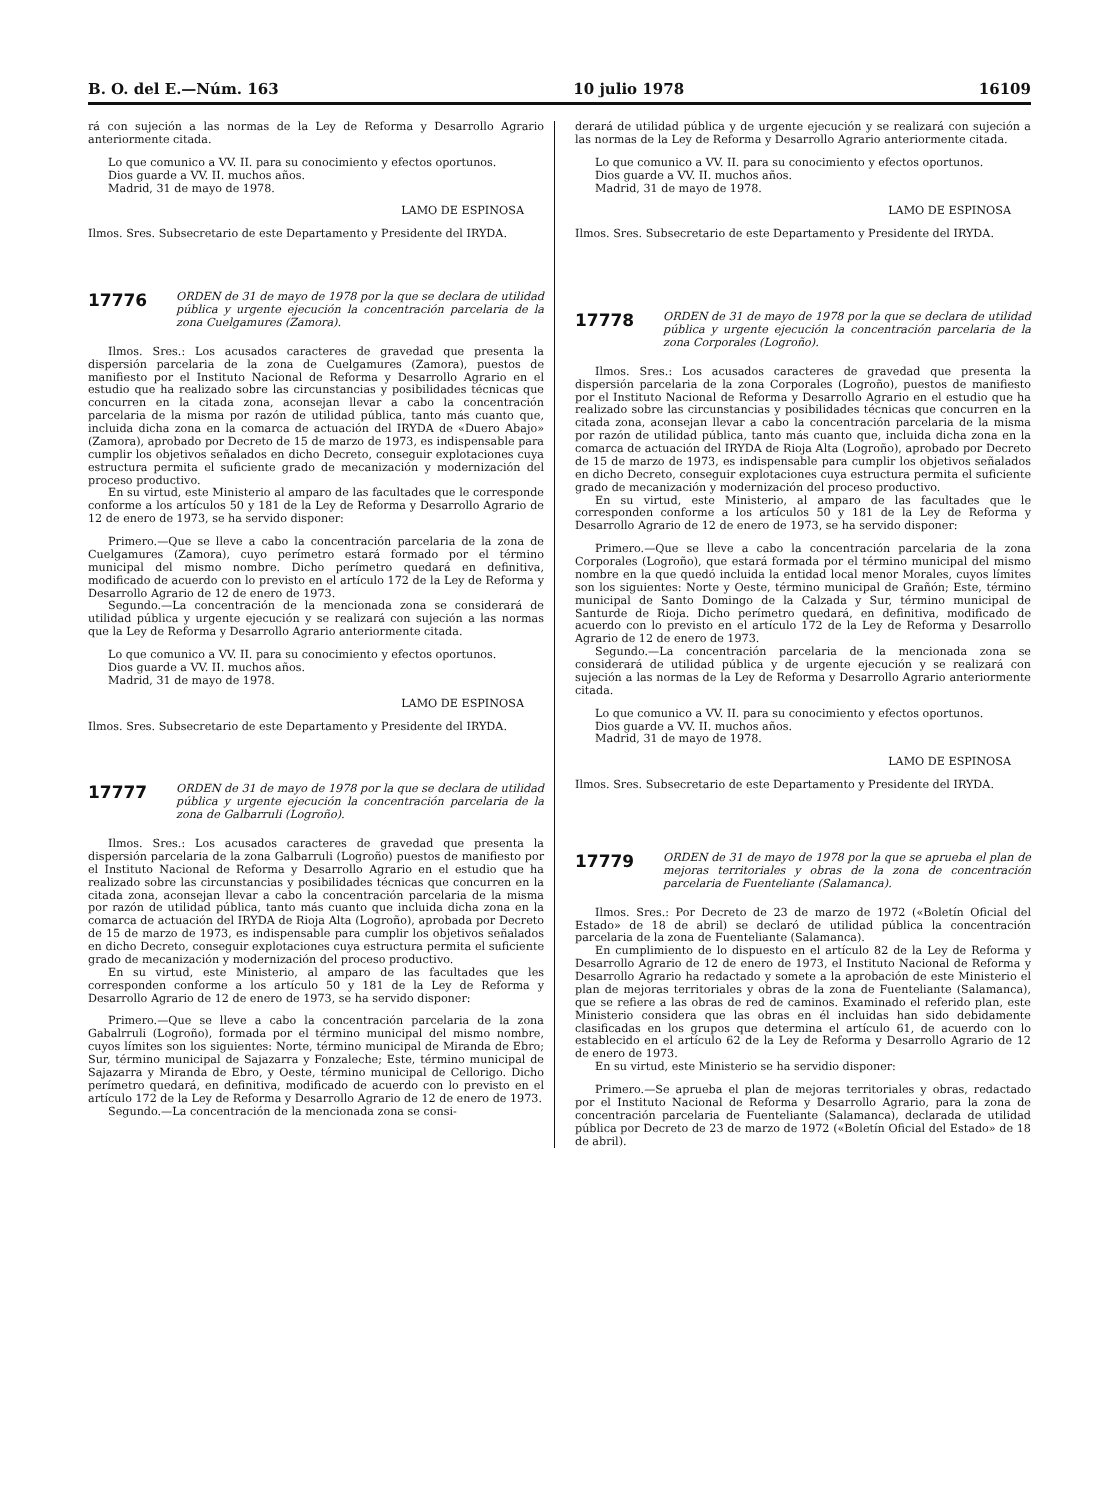B. O. del E.—Núm. 163 10 julio 1978 16109
rá con sujeción a las normas de la Ley de Reforma y Desarrollo Agrario anteriormente citada.
Lo que comunico a VV. II. para su conocimiento y efectos oportunos.
Dios guarde a VV. II. muchos años.
Madrid, 31 de mayo de 1978.
LAMO DE ESPINOSA
Ilmos. Sres. Subsecretario de este Departamento y Presidente del IRYDA.
17776
ORDEN de 31 de mayo de 1978 por la que se declara de utilidad pública y urgente ejecución la concentración parcelaria de la zona Cuelgamures (Zamora).
Ilmos. Sres.: Los acusados caracteres de gravedad que presenta la dispersión parcelaria de la zona de Cuelgamures (Zamora), puestos de manifiesto por el Instituto Nacional de Reforma y Desarrollo Agrario en el estudio que ha realizado sobre las circunstancias y posibilidades técnicas que concurren en la citada zona, aconsejan llevar a cabo la concentración parcelaria de la misma por razón de utilidad pública, tanto más cuanto que, incluida dicha zona en la comarca de actuación del IRYDA de «Duero Abajo» (Zamora), aprobado por Decreto de 15 de marzo de 1973, es indispensable para cumplir los objetivos señalados en dicho Decreto, conseguir explotaciones cuya estructura permita el suficiente grado de mecanización y modernización del proceso productivo.
En su virtud, este Ministerio al amparo de las facultades que le corresponde conforme a los artículos 50 y 181 de la Ley de Reforma y Desarrollo Agrario de 12 de enero de 1973, se ha servido disponer:
Primero.—Que se lleve a cabo la concentración parcelaria de la zona de Cuelgamures (Zamora), cuyo perímetro estará formado por el término municipal del mismo nombre. Dicho perímetro quedará en definitiva, modificado de acuerdo con lo previsto en el artículo 172 de la Ley de Reforma y Desarrollo Agrario de 12 de enero de 1973.
Segundo.—La concentración de la mencionada zona se considerará de utilidad pública y urgente ejecución y se realizará con sujeción a las normas que la Ley de Reforma y Desarrollo Agrario anteriormente citada.
Lo que comunico a VV. II. para su conocimiento y efectos oportunos.
Dios guarde a VV. II. muchos años.
Madrid, 31 de mayo de 1978.
LAMO DE ESPINOSA
Ilmos. Sres. Subsecretario de este Departamento y Presidente del IRYDA.
17777
ORDEN de 31 de mayo de 1978 por la que se declara de utilidad pública y urgente ejecución la concentración parcelaria de la zona de Galbarruli (Logroño).
Ilmos. Sres.: Los acusados caracteres de gravedad que presenta la dispersión parcelaria de la zona Galbarruli (Logroño) puestos de manifiesto por el Instituto Nacional de Reforma y Desarrollo Agrario en el estudio que ha realizado sobre las circunstancias y posibilidades técnicas que concurren en la citada zona, aconsejan llevar a cabo la concentración parcelaria de la misma por razón de utilidad pública, tanto más cuanto que incluida dicha zona en la comarca de actuación del IRYDA de Rioja Alta (Logroño), aprobada por Decreto de 15 de marzo de 1973, es indispensable para cumplir los objetivos señalados en dicho Decreto, conseguir explotaciones cuya estructura permita el suficiente grado de mecanización y modernización del proceso productivo.
En su virtud, este Ministerio, al amparo de las facultades que les corresponden conforme a los artículo 50 y 181 de la Ley de Reforma y Desarrollo Agrario de 12 de enero de 1973, se ha servido disponer:
Primero.—Que se lleve a cabo la concentración parcelaria de la zona Gabalrruli (Logroño), formada por el término municipal del mismo nombre, cuyos límites son los siguientes: Norte, término municipal de Miranda de Ebro; Sur, término municipal de Sajazarra y Fonzaleche; Este, término municipal de Sajazarra y Miranda de Ebro, y Oeste, término municipal de Cellorigo. Dicho perímetro quedará, en definitiva, modificado de acuerdo con lo previsto en el artículo 172 de la Ley de Reforma y Desarrollo Agrario de 12 de enero de 1973.
Segundo.—La concentración de la mencionada zona se consi-
derará de utilidad pública y de urgente ejecución y se realizará con sujeción a las normas de la Ley de Reforma y Desarrollo Agrario anteriormente citada.
Lo que comunico a VV. II. para su conocimiento y efectos oportunos.
Dios guarde a VV. II. muchos años.
Madrid, 31 de mayo de 1978.
LAMO DE ESPINOSA
Ilmos. Sres. Subsecretario de este Departamento y Presidente del IRYDA.
17778
ORDEN de 31 de mayo de 1978 por la que se declara de utilidad pública y urgente ejecución la concentración parcelaria de la zona Corporales (Logroño).
Ilmos. Sres.: Los acusados caracteres de gravedad que presenta la dispersión parcelaria de la zona Corporales (Logroño), puestos de manifiesto por el Instituto Nacional de Reforma y Desarrollo Agrario en el estudio que ha realizado sobre las circunstancias y posibilidades técnicas que concurren en la citada zona, aconsejan llevar a cabo la concentración parcelaria de la misma por razón de utilidad pública, tanto más cuanto que, incluida dicha zona en la comarca de actuación del IRYDA de Rioja Alta (Logroño), aprobado por Decreto de 15 de marzo de 1973, es indispensable para cumplir los objetivos señalados en dicho Decreto, conseguir explotaciones cuya estructura permita el suficiente grado de mecanización y modernización del proceso productivo.
En su virtud, este Ministerio, al amparo de las facultades que le corresponden conforme a los artículos 50 y 181 de la Ley de Reforma y Desarrollo Agrario de 12 de enero de 1973, se ha servido disponer:
Primero.—Que se lleve a cabo la concentración parcelaria de la zona Corporales (Logroño), que estará formada por el término municipal del mismo nombre en la que quedó incluida la entidad local menor Morales, cuyos límites son los siguientes: Norte y Oeste, término municipal de Grañón; Este, término municipal de Santo Domingo de la Calzada y Sur, término municipal de Santurde de Rioja. Dicho perímetro quedará, en definitiva, modificado de acuerdo con lo previsto en el artículo 172 de la Ley de Reforma y Desarrollo Agrario de 12 de enero de 1973.
Segundo.—La concentración parcelaria de la mencionada zona se considerará de utilidad pública y de urgente ejecución y se realizará con sujeción a las normas de la Ley de Reforma y Desarrollo Agrario anteriormente citada.
Lo que comunico a VV. II. para su conocimiento y efectos oportunos.
Dios guarde a VV. II. muchos años.
Madrid, 31 de mayo de 1978.
LAMO DE ESPINOSA
Ilmos. Sres. Subsecretario de este Departamento y Presidente del IRYDA.
17779
ORDEN de 31 de mayo de 1978 por la que se aprueba el plan de mejoras territoriales y obras de la zona de concentración parcelaria de Fuenteliante (Salamanca).
Ilmos. Sres.: Por Decreto de 23 de marzo de 1972 («Boletín Oficial del Estado» de 18 de abril) se declaró de utilidad pública la concentración parcelaria de la zona de Fuenteliante (Salamanca).
En cumplimiento de lo dispuesto en el artículo 82 de la Ley de Reforma y Desarrollo Agrario de 12 de enero de 1973, el Instituto Nacional de Reforma y Desarrollo Agrario ha redactado y somete a la aprobación de este Ministerio el plan de mejoras territoriales y obras de la zona de Fuenteliante (Salamanca), que se refiere a las obras de red de caminos. Examinado el referido plan, este Ministerio considera que las obras en él incluidas han sido debidamente clasificadas en los grupos que determina el artículo 61, de acuerdo con lo establecido en el artículo 62 de la Ley de Reforma y Desarrollo Agrario de 12 de enero de 1973.
En su virtud, este Ministerio se ha servidio disponer:
Primero.—Se aprueba el plan de mejoras territoriales y obras, redactado por el Instituto Nacional de Reforma y Desarrollo Agrario, para la zona de concentración parcelaria de Fuenteliante (Salamanca), declarada de utilidad pública por Decreto de 23 de marzo de 1972 («Boletín Oficial del Estado» de 18 de abril).